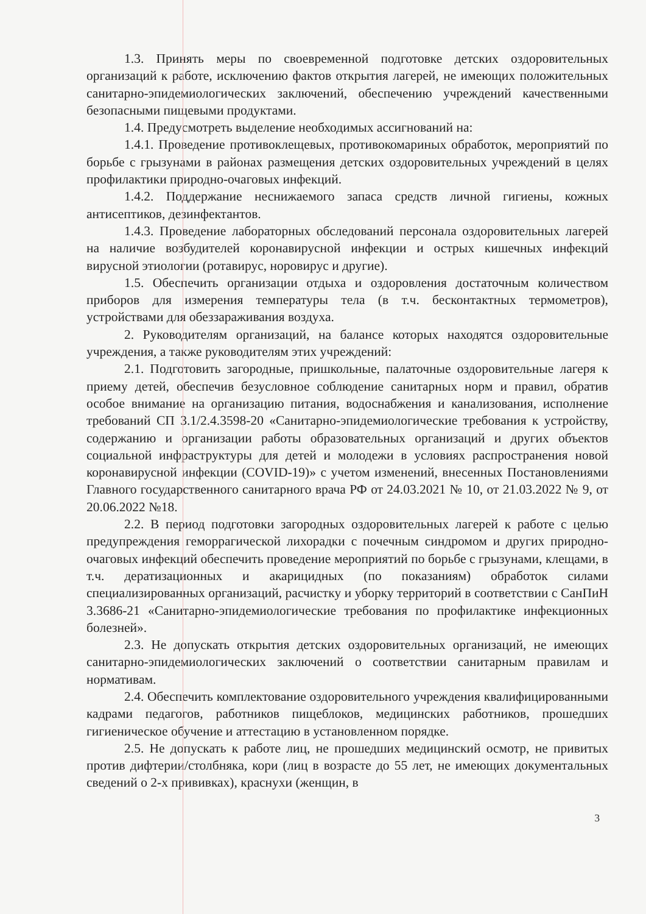1.3. Принять меры по своевременной подготовке детских оздоровительных организаций к работе, исключению фактов открытия лагерей, не имеющих положительных санитарно-эпидемиологических заключений, обеспечению учреждений качественными безопасными пищевыми продуктами.
1.4. Предусмотреть выделение необходимых ассигнований на:
1.4.1. Проведение противоклещевых, противокомариных обработок, мероприятий по борьбе с грызунами в районах размещения детских оздоровительных учреждений в целях профилактики природно-очаговых инфекций.
1.4.2. Поддержание неснижаемого запаса средств личной гигиены, кожных антисептиков, дезинфектантов.
1.4.3. Проведение лабораторных обследований персонала оздоровительных лагерей на наличие возбудителей коронавирусной инфекции и острых кишечных инфекций вирусной этиологии (ротавирус, норовирус и другие).
1.5. Обеспечить организации отдыха и оздоровления достаточным количеством приборов для измерения температуры тела (в т.ч. бесконтактных термометров), устройствами для обеззараживания воздуха.
2. Руководителям организаций, на балансе которых находятся оздоровительные учреждения, а также руководителям этих учреждений:
2.1. Подготовить загородные, пришкольные, палаточные оздоровительные лагеря к приему детей, обеспечив безусловное соблюдение санитарных норм и правил, обратив особое внимание на организацию питания, водоснабжения и канализования, исполнение требований СП 3.1/2.4.3598-20 «Санитарно-эпидемиологические требования к устройству, содержанию и организации работы образовательных организаций и других объектов социальной инфраструктуры для детей и молодежи в условиях распространения новой коронавирусной инфекции (COVID-19)» с учетом изменений, внесенных Постановлениями Главного государственного санитарного врача РФ от 24.03.2021 № 10, от 21.03.2022 № 9, от 20.06.2022 №18.
2.2. В период подготовки загородных оздоровительных лагерей к работе с целью предупреждения геморрагической лихорадки с почечным синдромом и других природно-очаговых инфекций обеспечить проведение мероприятий по борьбе с грызунами, клещами, в т.ч. дератизационных и акарицидных (по показаниям) обработок силами специализированных организаций, расчистку и уборку территорий в соответствии с СанПиН 3.3686-21 «Санитарно-эпидемиологические требования по профилактике инфекционных болезней».
2.3. Не допускать открытия детских оздоровительных организаций, не имеющих санитарно-эпидемиологических заключений о соответствии санитарным правилам и нормативам.
2.4. Обеспечить комплектование оздоровительного учреждения квалифицированными кадрами педагогов, работников пищеблоков, медицинских работников, прошедших гигиеническое обучение и аттестацию в установленном порядке.
2.5. Не допускать к работе лиц, не прошедших медицинский осмотр, не привитых против дифтерии/столбняка, кори (лиц в возрасте до 55 лет, не имеющих документальных сведений о 2-х прививках), краснухи (женщин, в
3